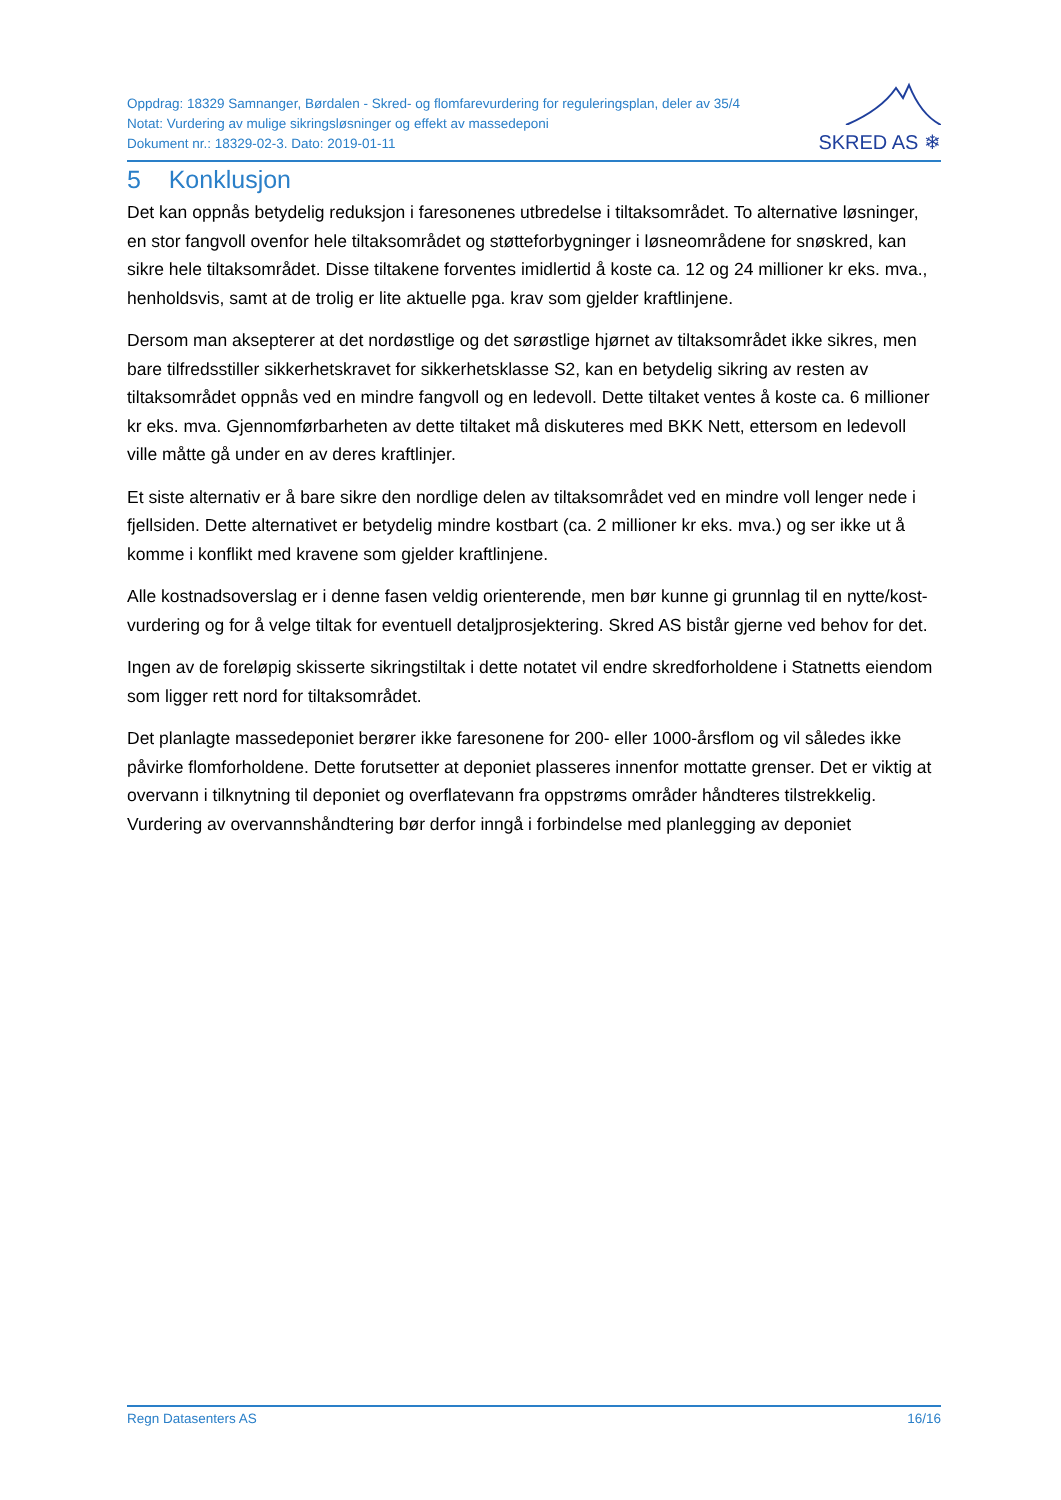Oppdrag: 18329 Samnanger, Børdalen - Skred- og flomfarevurdering for reguleringsplan, deler av 35/4
Notat: Vurdering av mulige sikringsløsninger og effekt av massedeponi
Dokument nr.: 18329-02-3. Dato: 2019-01-11
SKRED AS ❄
5 Konklusjon
Det kan oppnås betydelig reduksjon i faresonenes utbredelse i tiltaksområdet. To alternative løsninger, en stor fangvoll ovenfor hele tiltaksområdet og støtteforbygninger i løsneområdene for snøskred, kan sikre hele tiltaksområdet. Disse tiltakene forventes imidlertid å koste ca. 12 og 24 millioner kr eks. mva., henholdsvis, samt at de trolig er lite aktuelle pga. krav som gjelder kraftlinjene.
Dersom man aksepterer at det nordøstlige og det sørøstlige hjørnet av tiltaksområdet ikke sikres, men bare tilfredsstiller sikkerhetskravet for sikkerhetsklasse S2, kan en betydelig sikring av resten av tiltaksområdet oppnås ved en mindre fangvoll og en ledevoll. Dette tiltaket ventes å koste ca. 6 millioner kr eks. mva. Gjennomførbarheten av dette tiltaket må diskuteres med BKK Nett, ettersom en ledevoll ville måtte gå under en av deres kraftlinjer.
Et siste alternativ er å bare sikre den nordlige delen av tiltaksområdet ved en mindre voll lenger nede i fjellsiden. Dette alternativet er betydelig mindre kostbart (ca. 2 millioner kr eks. mva.) og ser ikke ut å komme i konflikt med kravene som gjelder kraftlinjene.
Alle kostnadsoverslag er i denne fasen veldig orienterende, men bør kunne gi grunnlag til en nytte/kost-vurdering og for å velge tiltak for eventuell detaljprosjektering. Skred AS bistår gjerne ved behov for det.
Ingen av de foreløpig skisserte sikringstiltak i dette notatet vil endre skredforholdene i Statnetts eiendom som ligger rett nord for tiltaksområdet.
Det planlagte massedeponiet berører ikke faresonene for 200- eller 1000-årsflom og vil således ikke påvirke flomforholdene. Dette forutsetter at deponiet plasseres innenfor mottatte grenser. Det er viktig at overvann i tilknytning til deponiet og overflatevann fra oppstrøms områder håndteres tilstrekkelig. Vurdering av overvannshåndtering bør derfor inngå i forbindelse med planlegging av deponiet
Regn Datasenters AS 16/16